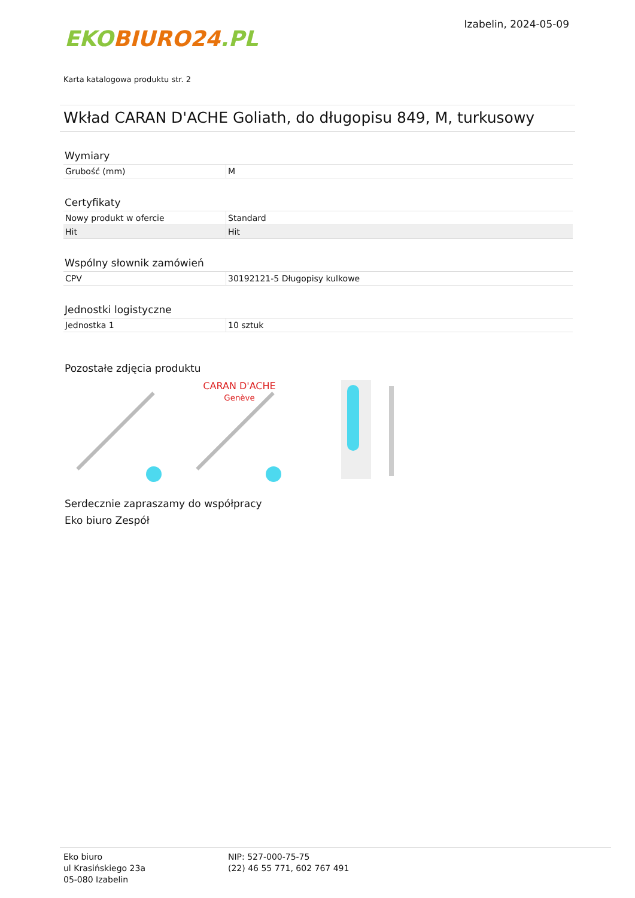EKOBIURO24.PL
Izabelin, 2024-05-09
Karta katalogowa produktu str. 2
Wkład CARAN D'ACHE Goliath, do długopisu 849, M, turkusowy
Wymiary
| Grubość (mm) | M |
Certyfikaty
| Nowy produkt w ofercie | Standard |
| Hit | Hit |
Wspólny słownik zamówień
| CPV | 30192121-5 Długopisy kulkowe |
Jednostki logistyczne
| Jednostka 1 | 10 sztuk |
Pozostałe zdjęcia produktu
CARAN D'ACHE
Genève
Serdecznie zapraszamy do współpracy
Eko biuro Zespół
Eko biuro
ul Krasińskiego 23a
05-080 Izabelin
NIP: 527-000-75-75
(22) 46 55 771, 602 767 491